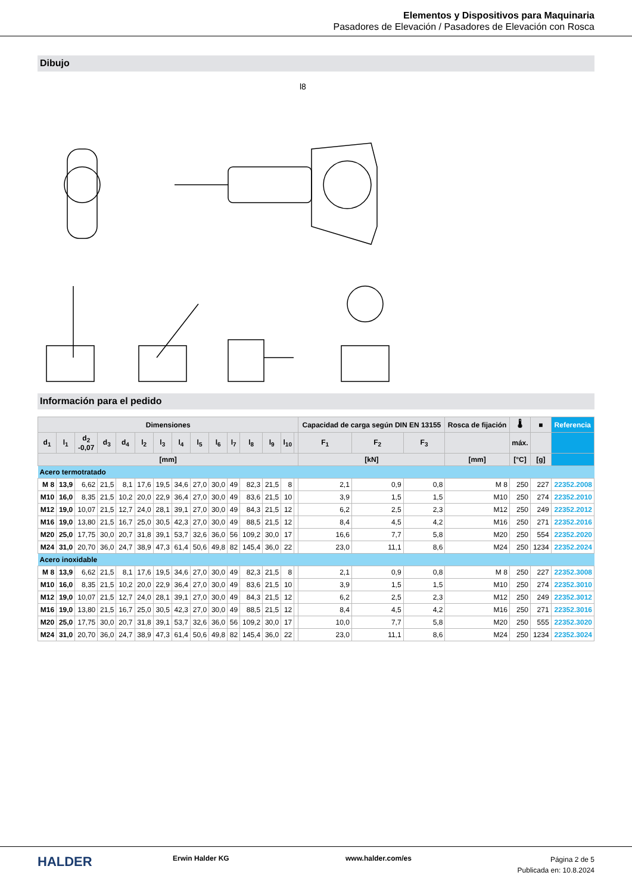Elementos y Dispositivos para Maquinaria
Pasadores de Elevación / Pasadores de Elevación con Rosca
Dibujo
l8
Información para el pedido
| Dimensiones | | | | | | | | | | | | | | | Capacidad de carga según DIN EN 13155 | | | Rosca de fijación | 🌡 | ■ | Referencia |
| --- | --- | --- | --- | --- | --- | --- | --- | --- | --- | --- | --- | --- | --- | --- | --- | --- | --- | --- | --- | --- | --- |
| d<sub>1</sub> | l<sub>1</sub> | d<sub>2</sub> -0,07 | d<sub>3</sub> | d<sub>4</sub> | l<sub>2</sub> | l<sub>3</sub> | l<sub>4</sub> | l<sub>5</sub> | l<sub>6</sub> | l<sub>7</sub> | l<sub>8</sub> | l<sub>9</sub> | l<sub>10</sub> | | F<sub>1</sub> | F<sub>2</sub> | F<sub>3</sub> | | máx. | | |
| [mm] | | | | | | | | | | | | | | | [kN] | | | [mm] | [°C] | [g] | |
| Acero termotratado | | | | | | | | | | | | | | | | | | | | | |
| M 8 | 13,9 | 6,62 | 21,5 | 8,1 | 17,6 | 19,5 | 34,6 | 27,0 | 30,0 | 49 | 82,3 | 21,5 | 8 | | 2,1 | 0,9 | 0,8 | M 8 | 250 | 227 | 22352.2008 |
| M10 | 16,0 | 8,35 | 21,5 | 10,2 | 20,0 | 22,9 | 36,4 | 27,0 | 30,0 | 49 | 83,6 | 21,5 | 10 | | 3,9 | 1,5 | 1,5 | M10 | 250 | 274 | 22352.2010 |
| M12 | 19,0 | 10,07 | 21,5 | 12,7 | 24,0 | 28,1 | 39,1 | 27,0 | 30,0 | 49 | 84,3 | 21,5 | 12 | | 6,2 | 2,5 | 2,3 | M12 | 250 | 249 | 22352.2012 |
| M16 | 19,0 | 13,80 | 21,5 | 16,7 | 25,0 | 30,5 | 42,3 | 27,0 | 30,0 | 49 | 88,5 | 21,5 | 12 | | 8,4 | 4,5 | 4,2 | M16 | 250 | 271 | 22352.2016 |
| M20 | 25,0 | 17,75 | 30,0 | 20,7 | 31,8 | 39,1 | 53,7 | 32,6 | 36,0 | 56 | 109,2 | 30,0 | 17 | | 16,6 | 7,7 | 5,8 | M20 | 250 | 554 | 22352.2020 |
| M24 | 31,0 | 20,70 | 36,0 | 24,7 | 38,9 | 47,3 | 61,4 | 50,6 | 49,8 | 82 | 145,4 | 36,0 | 22 | | 23,0 | 11,1 | 8,6 | M24 | 250 | 1234 | 22352.2024 |
| Acero inoxidable | | | | | | | | | | | | | | | | | | | | | |
| M 8 | 13,9 | 6,62 | 21,5 | 8,1 | 17,6 | 19,5 | 34,6 | 27,0 | 30,0 | 49 | 82,3 | 21,5 | 8 | | 2,1 | 0,9 | 0,8 | M 8 | 250 | 227 | 22352.3008 |
| M10 | 16,0 | 8,35 | 21,5 | 10,2 | 20,0 | 22,9 | 36,4 | 27,0 | 30,0 | 49 | 83,6 | 21,5 | 10 | | 3,9 | 1,5 | 1,5 | M10 | 250 | 274 | 22352.3010 |
| M12 | 19,0 | 10,07 | 21,5 | 12,7 | 24,0 | 28,1 | 39,1 | 27,0 | 30,0 | 49 | 84,3 | 21,5 | 12 | | 6,2 | 2,5 | 2,3 | M12 | 250 | 249 | 22352.3012 |
| M16 | 19,0 | 13,80 | 21,5 | 16,7 | 25,0 | 30,5 | 42,3 | 27,0 | 30,0 | 49 | 88,5 | 21,5 | 12 | | 8,4 | 4,5 | 4,2 | M16 | 250 | 271 | 22352.3016 |
| M20 | 25,0 | 17,75 | 30,0 | 20,7 | 31,8 | 39,1 | 53,7 | 32,6 | 36,0 | 56 | 109,2 | 30,0 | 17 | | 10,0 | 7,7 | 5,8 | M20 | 250 | 555 | 22352.3020 |
| M24 | 31,0 | 20,70 | 36,0 | 24,7 | 38,9 | 47,3 | 61,4 | 50,6 | 49,8 | 82 | 145,4 | 36,0 | 22 | | 23,0 | 11,1 | 8,6 | M24 | 250 | 1234 | 22352.3024 |
HALDER
Erwin Halder KG www.halder.com/es
Página 2 de 5
Publicada en: 10.8.2024